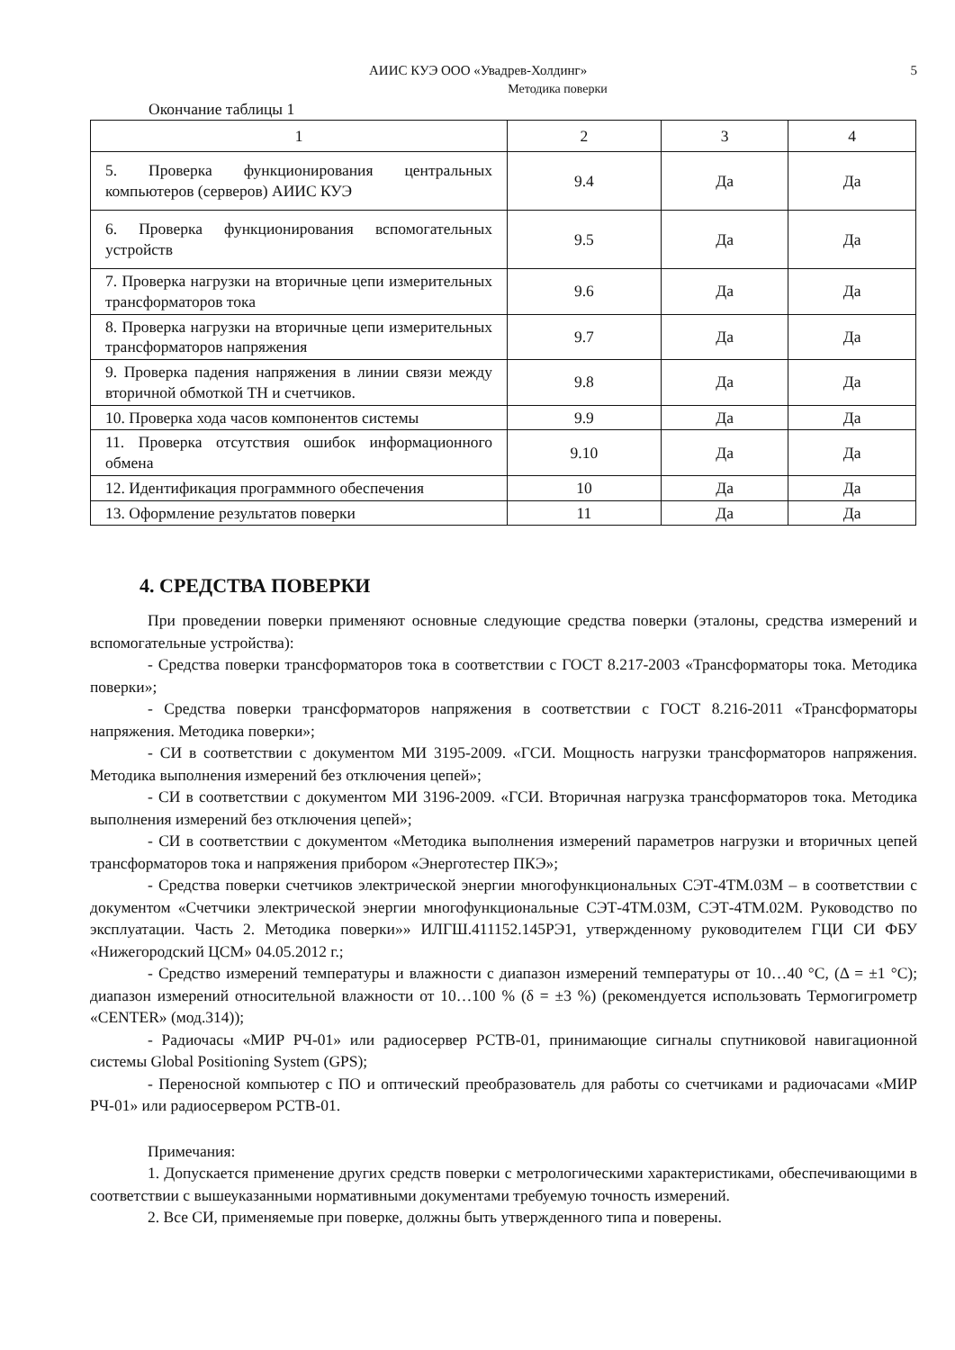АИИС КУЭ ООО «Увадрев-Холдинг» 5
Методика поверки
Окончание таблицы 1
| 1 | 2 | 3 | 4 |
| 5. Проверка функционирования центральных компьютеров (серверов) АИИС КУЭ | 9.4 | Да | Да |
| 6. Проверка функционирования вспомогательных устройств | 9.5 | Да | Да |
| 7. Проверка нагрузки на вторичные цепи измерительных трансформаторов тока | 9.6 | Да | Да |
| 8. Проверка нагрузки на вторичные цепи измерительных трансформаторов напряжения | 9.7 | Да | Да |
| 9. Проверка падения напряжения в линии связи между вторичной обмоткой ТН и счетчиков. | 9.8 | Да | Да |
| 10. Проверка хода часов компонентов системы | 9.9 | Да | Да |
| 11. Проверка отсутствия ошибок информационного обмена | 9.10 | Да | Да |
| 12. Идентификация программного обеспечения | 10 | Да | Да |
| 13. Оформление результатов поверки | 11 | Да | Да |
4. СРЕДСТВА ПОВЕРКИ
При проведении поверки применяют основные следующие средства поверки (эталоны, средства измерений и вспомогательные устройства):
- Средства поверки трансформаторов тока в соответствии с ГОСТ 8.217-2003 «Трансформаторы тока. Методика поверки»;
- Средства поверки трансформаторов напряжения в соответствии с ГОСТ 8.216-2011 «Трансформаторы напряжения. Методика поверки»;
- СИ в соответствии с документом МИ 3195-2009. «ГСИ. Мощность нагрузки трансформаторов напряжения. Методика выполнения измерений без отключения цепей»;
- СИ в соответствии с документом МИ 3196-2009. «ГСИ. Вторичная нагрузка трансформаторов тока. Методика выполнения измерений без отключения цепей»;
- СИ в соответствии с документом «Методика выполнения измерений параметров нагрузки и вторичных цепей трансформаторов тока и напряжения прибором «Энерготестер ПКЭ»;
- Средства поверки счетчиков электрической энергии многофункциональных СЭТ-4ТМ.03М – в соответствии с документом «Счетчики электрической энергии многофункциональные СЭТ-4ТМ.03М, СЭТ-4ТМ.02М. Руководство по эксплуатации. Часть 2. Методика поверки»» ИЛГШ.411152.145РЭ1, утвержденному руководителем ГЦИ СИ ФБУ «Нижегородский ЦСМ» 04.05.2012 г.;
- Средство измерений температуры и влажности с диапазон измерений температуры от 10…40 °С, (Δ = ±1 °С); диапазон измерений относительной влажности от 10…100 % (δ = ±3 %) (рекомендуется использовать Термогигрометр «CENTER» (мод.314));
- Радиочасы «МИР РЧ-01» или радиосервер РСТВ-01, принимающие сигналы спутниковой навигационной системы Global Positioning System (GPS);
- Переносной компьютер с ПО и оптический преобразователь для работы со счетчиками и радиочасами «МИР РЧ-01» или радиосервером РСТВ-01.
Примечания:
1. Допускается применение других средств поверки с метрологическими характеристиками, обеспечивающими в соответствии с вышеуказанными нормативными документами требуемую точность измерений.
2. Все СИ, применяемые при поверке, должны быть утвержденного типа и поверены.